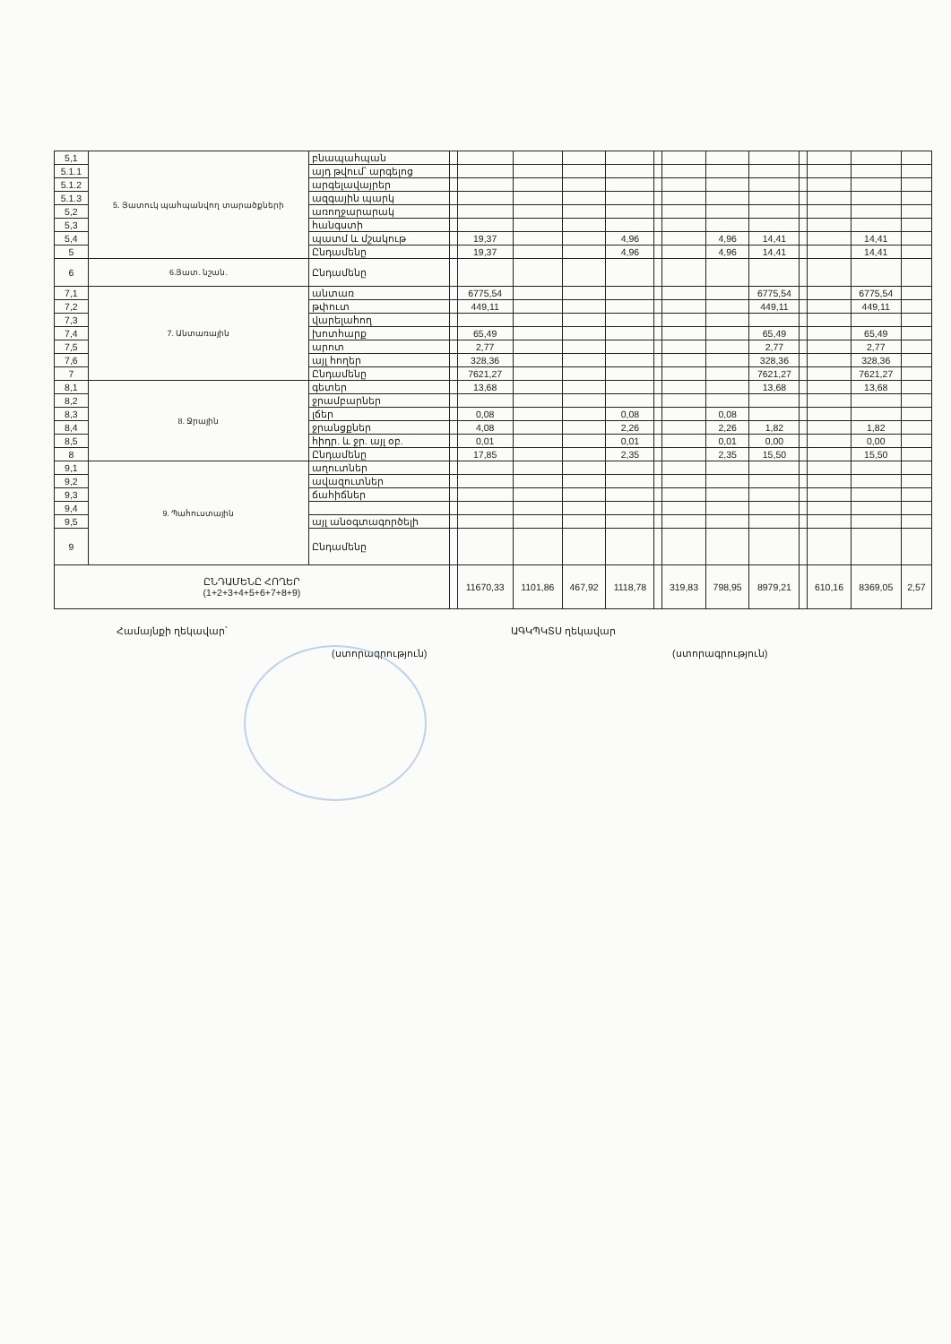| 5,1 | 5. Յատուկ պահպանվող տարածքների | բնապահպան | | | | | | | | | | | | | |
| 5.1.1 | | այդ թվում՝ արգելոց | | | | | | | | | | | | | |
| 5.1.2 | | արգելավայրեր | | | | | | | | | | | | | |
| 5.1.3 | | ազգային պարկ | | | | | | | | | | | | | |
| 5,2 | | առողջարարակ | | | | | | | | | | | | | |
| 5,3 | | հանգստի | | | | | | | | | | | | | |
| 5,4 | | պատմ և մշակութ | | 19,37 | | | 4,96 | | | 4,96 | 14,41 | | | 14,41 | |
| 5 | | Ընդամենը | | 19,37 | | | 4,96 | | | 4,96 | 14,41 | | | 14,41 | |
| 6 | 6.Յատ. նշան. | Ընդամենը | | | | | | | | | | | | | |
| 7,1 | 7. Անտառային | անտառ | | 6775,54 | | | | | | | 6775,54 | | | 6775,54 | |
| 7,2 | | թփուտ | | 449,11 | | | | | | | 449,11 | | | 449,11 | |
| 7,3 | | վարելահող | | | | | | | | | | | | | |
| 7,4 | | խոտհարք | | 65,49 | | | | | | | 65,49 | | | 65,49 | |
| 7,5 | | արոտ | | 2,77 | | | | | | | 2,77 | | | 2,77 | |
| 7,6 | | այլ հողեր | | 328,36 | | | | | | | 328,36 | | | 328,36 | |
| 7 | | Ընդամենը | | 7621,27 | | | | | | | 7621,27 | | | 7621,27 | |
| 8,1 | 8. Ջրային | գետեր | | 13,68 | | | | | | | 13,68 | | | 13,68 | |
| 8,2 | | ջրամբարներ | | | | | | | | | | | | | |
| 8,3 | | լճեր | | 0,08 | | | 0,08 | | | 0,08 | | | | | |
| 8,4 | | ջրանցքներ | | 4,08 | | | 2,26 | | | 2,26 | 1,82 | | | 1,82 | |
| 8,5 | | հիդր. և ջր. այլ օբ. | | 0,01 | | | 0,01 | | | 0,01 | 0,00 | | | 0,00 | |
| 8 | | Ընդամենը | | 17,85 | | | 2,35 | | | 2,35 | 15,50 | | | 15,50 | |
| 9,1 | 9. Պահուստային | աղուտներ | | | | | | | | | | | | | |
| 9,2 | | ավազուտներ | | | | | | | | | | | | | |
| 9,3 | | ճահիճներ | | | | | | | | | | | | | |
| 9,4 | | | | | | | | | | | | | | | |
| 9,5 | | այլ անօգտագործելի | | | | | | | | | | | | | |
| 9 | | Ընդամենը | | | | | | | | | | | | | |
| ԸՆԴԱՄԵՆԸ ՀՈՂԵՐ (1+2+3+4+5+6+7+8+9) | | | | 11670,33 | 1101,86 | 467,92 | 1118,78 | | 319,83 | 798,95 | 8979,21 | | 610,16 | 8369,05 | 2,57 |
Համայնքի ղեկավար՝
(ստորագրություն)
ԱԳԿՊԿՏՍ ղեկավար
(ստորագրություն)